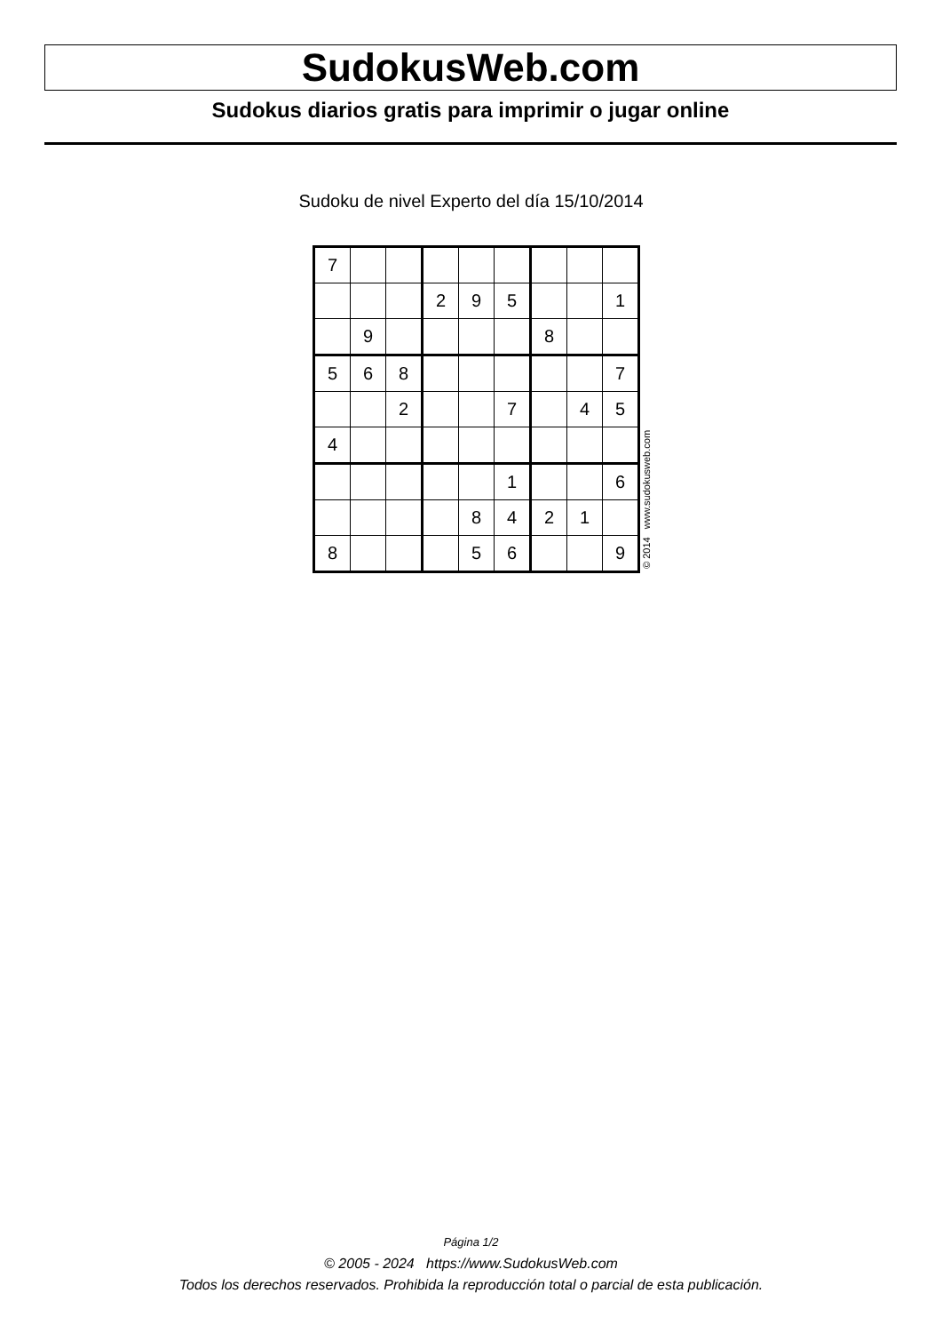SudokusWeb.com
Sudokus diarios gratis para imprimir o jugar online
Sudoku de nivel Experto del día 15/10/2014
| 7 | | | | | | | | |
| | | | 2 | 9 | 5 | | | 1 |
| | 9 | | | | | 8 | | |
| 5 | 6 | 8 | | | | | | 7 |
| | | 2 | | | 7 | | 4 | 5 |
| 4 | | | | | | | | |
| | | | | | 1 | | | 6 |
| | | | | 8 | 4 | 2 | 1 | |
| 8 | | | | 5 | 6 | | | 9 |
© 2014 www.sudokusweb.com
Página 1/2
© 2005 - 2024 https://www.SudokusWeb.com
Todos los derechos reservados. Prohibida la reproducción total o parcial de esta publicación.